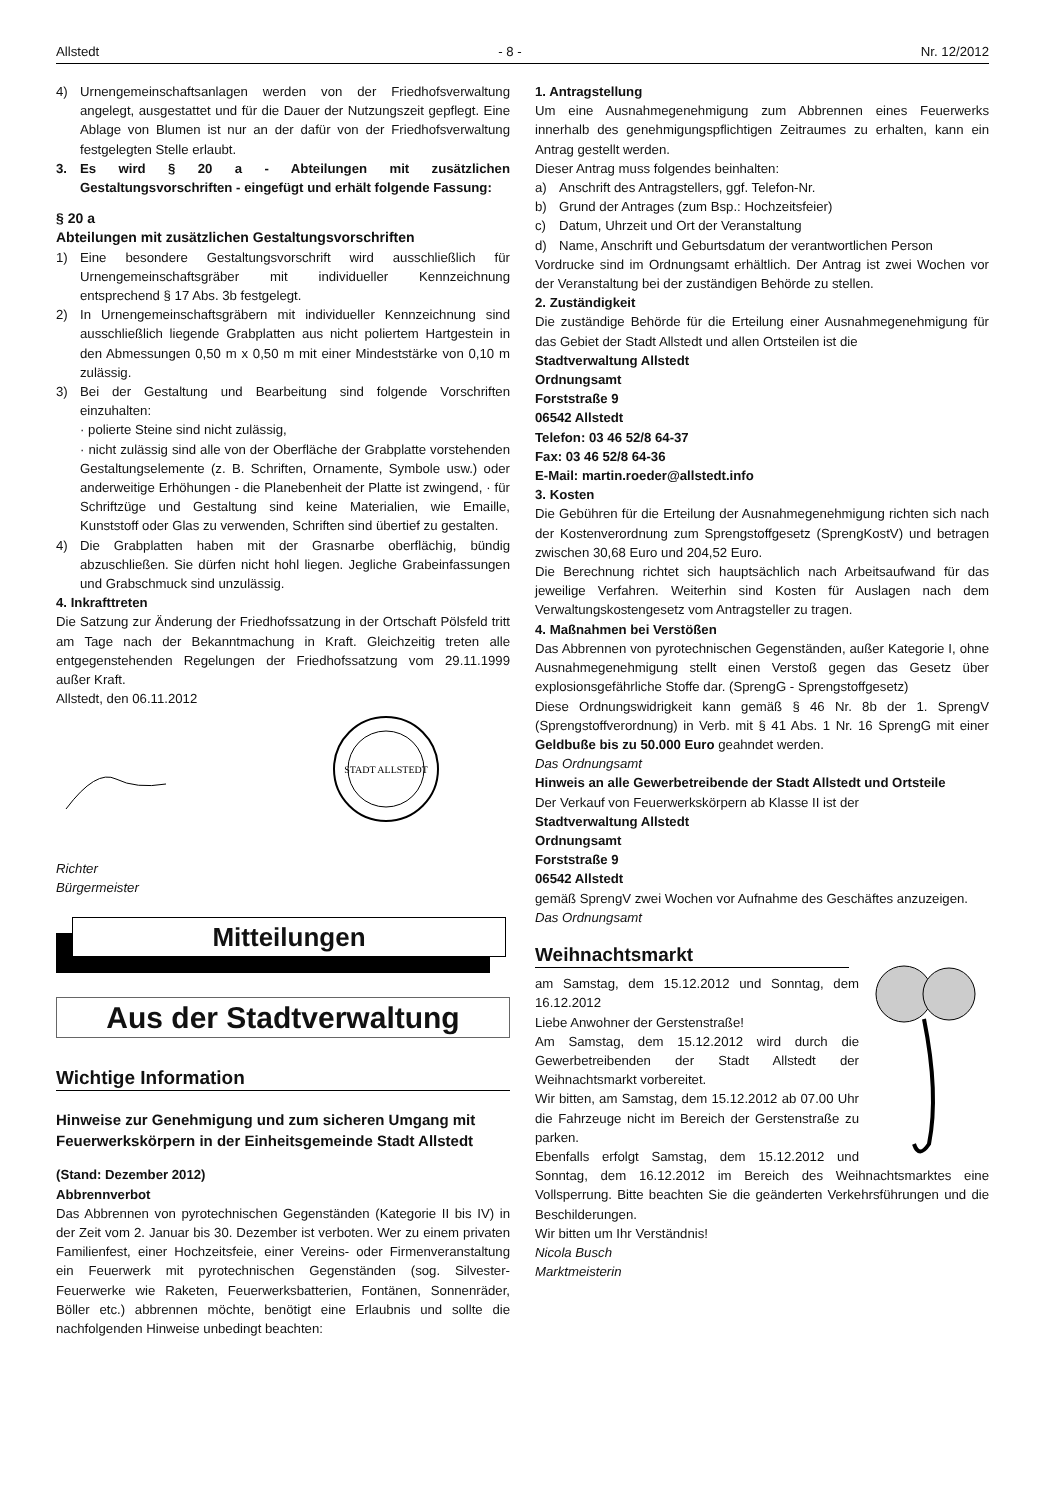Allstedt - 8 - Nr. 12/2012
4) Urnengemeinschaftsanlagen werden von der Friedhofsverwaltung angelegt, ausgestattet und für die Dauer der Nutzungszeit gepflegt. Eine Ablage von Blumen ist nur an der dafür von der Friedhofsverwaltung festgelegten Stelle erlaubt.
3. Es wird § 20 a - Abteilungen mit zusätzlichen Gestaltungsvorschriften - eingefügt und erhält folgende Fassung:
§ 20 a
Abteilungen mit zusätzlichen Gestaltungsvorschriften
1) Eine besondere Gestaltungsvorschrift wird ausschließlich für Urnengemeinschaftsgräber mit individueller Kennzeichnung entsprechend § 17 Abs. 3b festgelegt.
2) In Urnengemeinschaftsgräbern mit individueller Kennzeichnung sind ausschließlich liegende Grabplatten aus nicht poliertem Hartgestein in den Abmessungen 0,50 m x 0,50 m mit einer Mindeststärke von 0,10 m zulässig.
3) Bei der Gestaltung und Bearbeitung sind folgende Vorschriften einzuhalten:
· polierte Steine sind nicht zulässig,
· nicht zulässig sind alle von der Oberfläche der Grabplatte vorstehenden Gestaltungselemente (z. B. Schriften, Ornamente, Symbole usw.) oder anderweitige Erhöhungen - die Planebenheit der Platte ist zwingend, · für Schriftzüge und Gestaltung sind keine Materialien, wie Emaille, Kunststoff oder Glas zu verwenden, Schriften sind übertief zu gestalten.
4) Die Grabplatten haben mit der Grasnarbe oberflächig, bündig abzuschließen. Sie dürfen nicht hohl liegen. Jegliche Grabeinfassungen und Grabschmuck sind unzulässig.
4. Inkrafttreten
Die Satzung zur Änderung der Friedhofssatzung in der Ortschaft Pölsfeld tritt am Tage nach der Bekanntmachung in Kraft. Gleichzeitig treten alle entgegenstehenden Regelungen der Friedhofssatzung vom 29.11.1999 außer Kraft.
Allstedt, den 06.11.2012
STADT ALLSTEDT
Richter
Bürgermeister
Mitteilungen
Aus der Stadtverwaltung
Wichtige Information
Hinweise zur Genehmigung und zum sicheren Umgang mit Feuerwerkskörpern in der Einheitsgemeinde Stadt Allstedt
(Stand: Dezember 2012)
Abbrennverbot
Das Abbrennen von pyrotechnischen Gegenständen (Kategorie II bis IV) in der Zeit vom 2. Januar bis 30. Dezember ist verboten. Wer zu einem privaten Familienfest, einer Hochzeitsfeie, einer Vereins- oder Firmenveranstaltung ein Feuerwerk mit pyrotechnischen Gegenständen (sog. Silvester-Feuerwerke wie Raketen, Feuerwerksbatterien, Fontänen, Sonnenräder, Böller etc.) abbrennen möchte, benötigt eine Erlaubnis und sollte die nachfolgenden Hinweise unbedingt beachten:
1. Antragstellung
Um eine Ausnahmegenehmigung zum Abbrennen eines Feuerwerks innerhalb des genehmigungspflichtigen Zeitraumes zu erhalten, kann ein Antrag gestellt werden.
Dieser Antrag muss folgendes beinhalten:
a) Anschrift des Antragstellers, ggf. Telefon-Nr.
b) Grund der Antrages (zum Bsp.: Hochzeitsfeier)
c) Datum, Uhrzeit und Ort der Veranstaltung
d) Name, Anschrift und Geburtsdatum der verantwortlichen Person
Vordrucke sind im Ordnungsamt erhältlich. Der Antrag ist zwei Wochen vor der Veranstaltung bei der zuständigen Behörde zu stellen.
2. Zuständigkeit
Die zuständige Behörde für die Erteilung einer Ausnahmegenehmigung für das Gebiet der Stadt Allstedt und allen Ortsteilen ist die
Stadtverwaltung Allstedt
Ordnungsamt
Forststraße 9
06542 Allstedt
Telefon: 03 46 52/8 64-37
Fax: 03 46 52/8 64-36
E-Mail: martin.roeder@allstedt.info
3. Kosten
Die Gebühren für die Erteilung der Ausnahmegenehmigung richten sich nach der Kostenverordnung zum Sprengstoffgesetz (SprengKostV) und betragen zwischen 30,68 Euro und 204,52 Euro.
Die Berechnung richtet sich hauptsächlich nach Arbeitsaufwand für das jeweilige Verfahren. Weiterhin sind Kosten für Auslagen nach dem Verwaltungskostengesetz vom Antragsteller zu tragen.
4. Maßnahmen bei Verstößen
Das Abbrennen von pyrotechnischen Gegenständen, außer Kategorie I, ohne Ausnahmegenehmigung stellt einen Verstoß gegen das Gesetz über explosionsgefährliche Stoffe dar. (SprengG - Sprengstoffgesetz)
Diese Ordnungswidrigkeit kann gemäß § 46 Nr. 8b der 1. SprengV (Sprengstoffverordnung) in Verb. mit § 41 Abs. 1 Nr. 16 SprengG mit einer Geldbuße bis zu 50.000 Euro geahndet werden.
Das Ordnungsamt
Hinweis an alle Gewerbetreibende der Stadt Allstedt und Ortsteile
Der Verkauf von Feuerwerkskörpern ab Klasse II ist der
Stadtverwaltung Allstedt
Ordnungsamt
Forststraße 9
06542 Allstedt
gemäß SprengV zwei Wochen vor Aufnahme des Geschäftes anzuzeigen.
Das Ordnungsamt
Weihnachtsmarkt
am Samstag, dem 15.12.2012 und Sonntag, dem 16.12.2012
Liebe Anwohner der Gerstenstraße!
Am Samstag, dem 15.12.2012 wird durch die Gewerbetreibenden der Stadt Allstedt der Weihnachtsmarkt vorbereitet.
Wir bitten, am Samstag, dem 15.12.2012 ab 07.00 Uhr die Fahrzeuge nicht im Bereich der Gerstenstraße zu parken.
Ebenfalls erfolgt Samstag, dem 15.12.2012 und Sonntag, dem 16.12.2012 im Bereich des Weihnachtsmarktes eine Vollsperrung. Bitte beachten Sie die geänderten Verkehrsführungen und die Beschilderungen.
Wir bitten um Ihr Verständnis!
Nicola Busch
Marktmeisterin